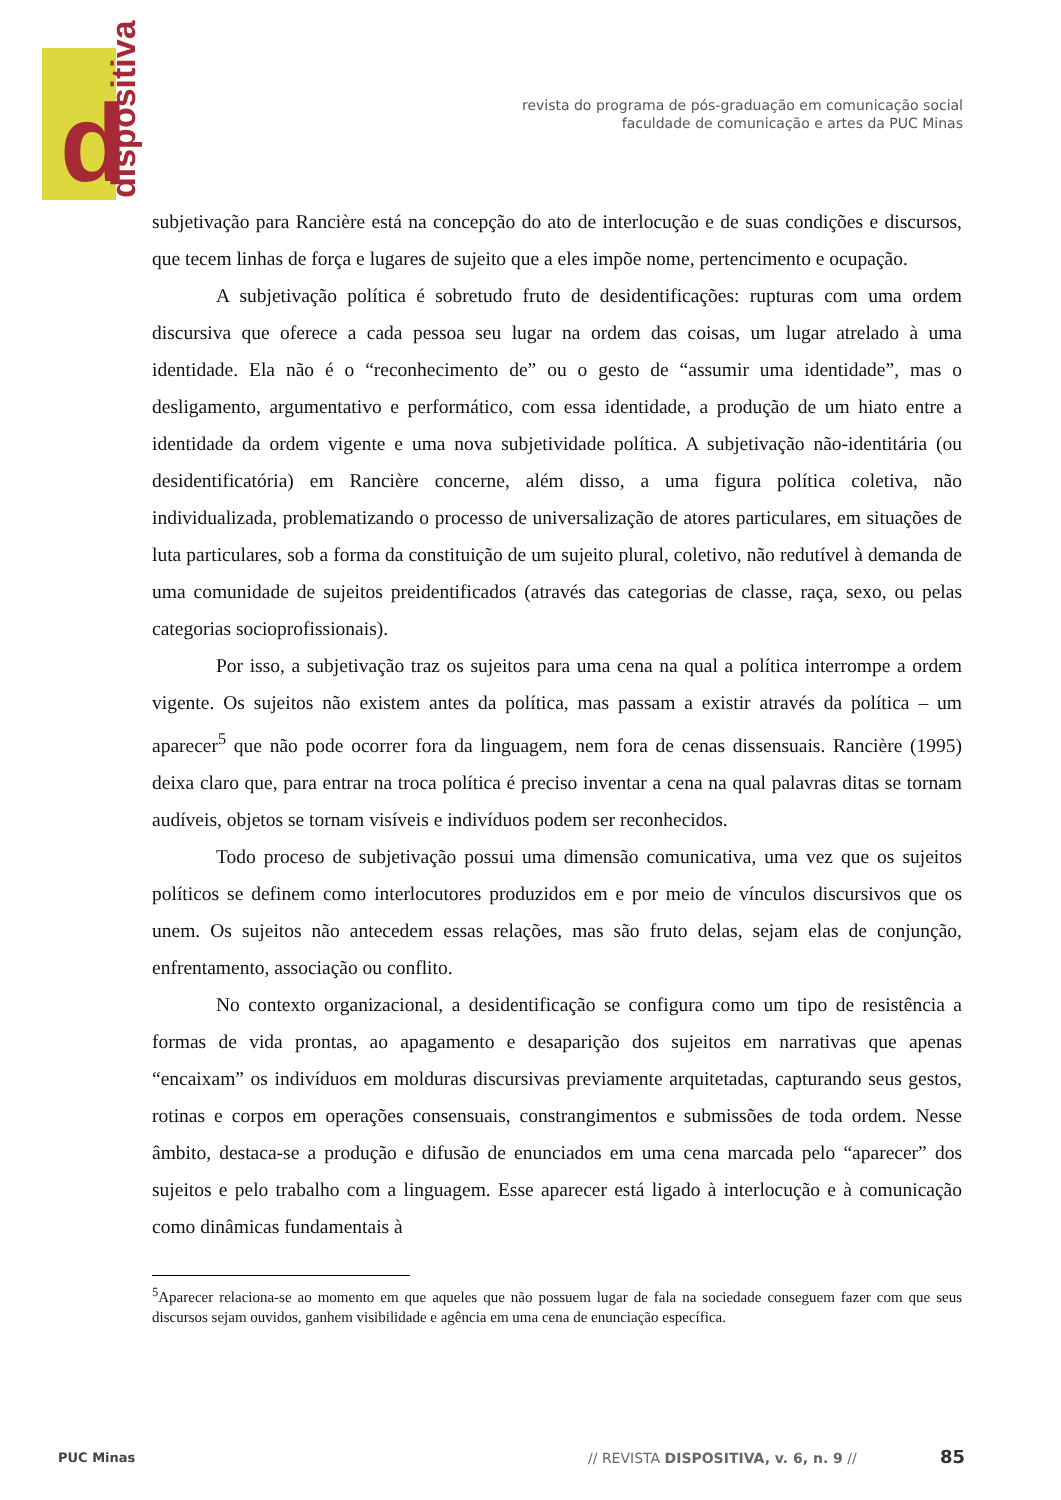d dispositiva
revista do programa de pós-graduação em comunicação social
faculdade de comunicação e artes da PUC Minas
subjetivação para Rancière está na concepção do ato de interlocução e de suas condições e discursos, que tecem linhas de força e lugares de sujeito que a eles impõe nome, pertencimento e ocupação.
A subjetivação política é sobretudo fruto de desidentificações: rupturas com uma ordem discursiva que oferece a cada pessoa seu lugar na ordem das coisas, um lugar atrelado à uma identidade. Ela não é o “reconhecimento de” ou o gesto de “assumir uma identidade”, mas o desligamento, argumentativo e performático, com essa identidade, a produção de um hiato entre a identidade da ordem vigente e uma nova subjetividade política. A subjetivação não-identitária (ou desidentificatória) em Rancière concerne, além disso, a uma figura política coletiva, não individualizada, problematizando o processo de universalização de atores particulares, em situações de luta particulares, sob a forma da constituição de um sujeito plural, coletivo, não redutível à demanda de uma comunidade de sujeitos preidentificados (através das categorias de classe, raça, sexo, ou pelas categorias socioprofissionais).
Por isso, a subjetivação traz os sujeitos para uma cena na qual a política interrompe a ordem vigente. Os sujeitos não existem antes da política, mas passam a existir através da política – um aparecer<sup>5</sup> que não pode ocorrer fora da linguagem, nem fora de cenas dissensuais. Rancière (1995) deixa claro que, para entrar na troca política é preciso inventar a cena na qual palavras ditas se tornam audíveis, objetos se tornam visíveis e indivíduos podem ser reconhecidos.
Todo proceso de subjetivação possui uma dimensão comunicativa, uma vez que os sujeitos políticos se definem como interlocutores produzidos em e por meio de vínculos discursivos que os unem. Os sujeitos não antecedem essas relações, mas são fruto delas, sejam elas de conjunção, enfrentamento, associação ou conflito.
No contexto organizacional, a desidentificação se configura como um tipo de resistência a formas de vida prontas, ao apagamento e desaparição dos sujeitos em narrativas que apenas “encaixam” os indivíduos em molduras discursivas previamente arquitetadas, capturando seus gestos, rotinas e corpos em operações consensuais, constrangimentos e submissões de toda ordem. Nesse âmbito, destaca-se a produção e difusão de enunciados em uma cena marcada pelo “aparecer” dos sujeitos e pelo trabalho com a linguagem. Esse aparecer está ligado à interlocução e à comunicação como dinâmicas fundamentais à
<sup>5</sup> Aparecer relaciona-se ao momento em que aqueles que não possuem lugar de fala na sociedade conseguem fazer com que seus discursos sejam ouvidos, ganhem visibilidade e agência em uma cena de enunciação específica.
PUC Minas // REVISTA DISPOSITIVA, v. 6, n. 9 // 85